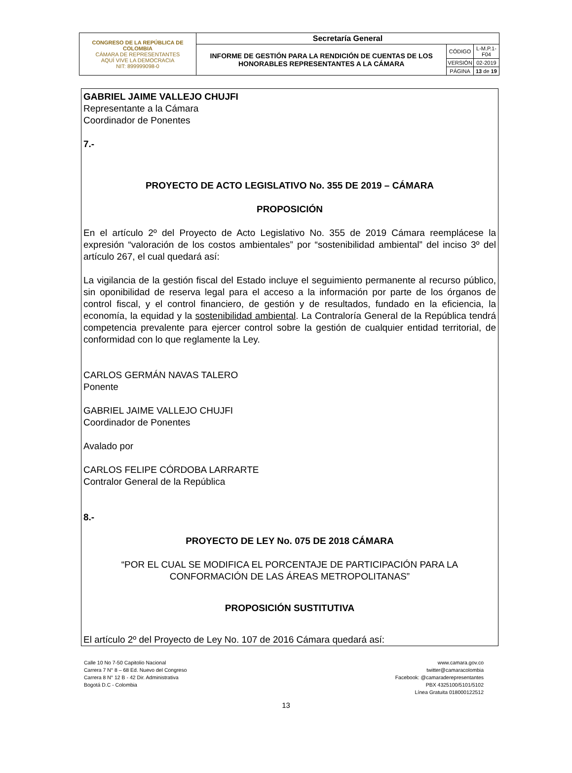| CONGRESO DE LA REPÚBLICA DE COLOMBIA CÁMARA DE REPRESENTANTES AQUÍ VIVE LA DEMOCRACIA NIT: 899999098-0 | Secretaría General | | |
| | INFORME DE GESTIÓN PARA LA RENDICIÓN DE CUENTAS DE LOS HONORABLES REPRESENTANTES A LA CÁMARA | CÓDIGO | L-M.P.1-F04 |
| | | VERSIÓN | 02-2019 |
| | | PÁGINA | 13 de 19 |
GABRIEL JAIME VALLEJO CHUJFI
Representante a la Cámara
Coordinador de Ponentes
7.-
PROYECTO DE ACTO LEGISLATIVO No. 355 DE 2019 – CÁMARA
PROPOSICIÓN
En el artículo 2º del Proyecto de Acto Legislativo No. 355 de 2019 Cámara reemplácese la expresión “valoración de los costos ambientales” por “sostenibilidad ambiental” del inciso 3º del artículo 267, el cual quedará así:
La vigilancia de la gestión fiscal del Estado incluye el seguimiento permanente al recurso público, sin oponibilidad de reserva legal para el acceso a la información por parte de los órganos de control fiscal, y el control financiero, de gestión y de resultados, fundado en la eficiencia, la economía, la equidad y la sostenibilidad ambiental. La Contraloría General de la República tendrá competencia prevalente para ejercer control sobre la gestión de cualquier entidad territorial, de conformidad con lo que reglamente la Ley.
CARLOS GERMÁN NAVAS TALERO
Ponente
GABRIEL JAIME VALLEJO CHUJFI
Coordinador de Ponentes
Avalado por
CARLOS FELIPE CÓRDOBA LARRARTE
Contralor General de la República
8.-
PROYECTO DE LEY No. 075 DE 2018 CÁMARA
“POR EL CUAL SE MODIFICA EL PORCENTAJE DE PARTICIPACIÓN PARA LA CONFORMACIÓN DE LAS ÁREAS METROPOLITANAS”
PROPOSICIÓN SUSTITUTIVA
El artículo 2º del Proyecto de Ley No. 107 de 2016 Cámara quedará así:
Calle 10 No 7-50 Capitolio Nacional
Carrera 7 N° 8 – 68 Ed. Nuevo del Congreso
Carrera 8 N° 12 B - 42 Dir. Administrativa
Bogotá D.C - Colombia
www.camara.gov.co
twitter@camaracolombia
Facebook: @camaraderepresentantes
PBX 4325100/5101/5102
Línea Gratuita 018000122512
13